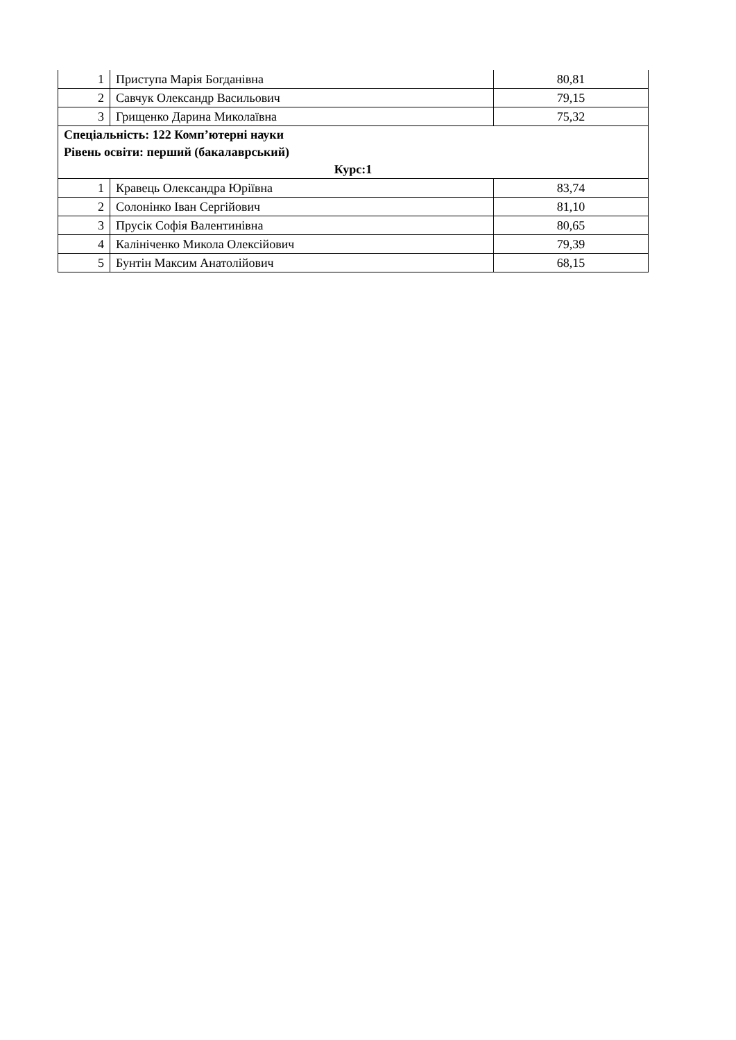| 1 | Приступа Марія Богданівна | 80,81 |
| 2 | Савчук Олександр Васильович | 79,15 |
| 3 | Грищенко Дарина Миколаївна | 75,32 |
| Спеціальність: 122 Комп’ютерні науки Рівень освіти: перший (бакалаврський) Курс:1 | | |
| 1 | Кравець Олександра Юріївна | 83,74 |
| 2 | Солонінко Іван Сергійович | 81,10 |
| 3 | Прусік Софія Валентинівна | 80,65 |
| 4 | Калініченко Микола Олексійович | 79,39 |
| 5 | Бунтін Максим Анатолійович | 68,15 |